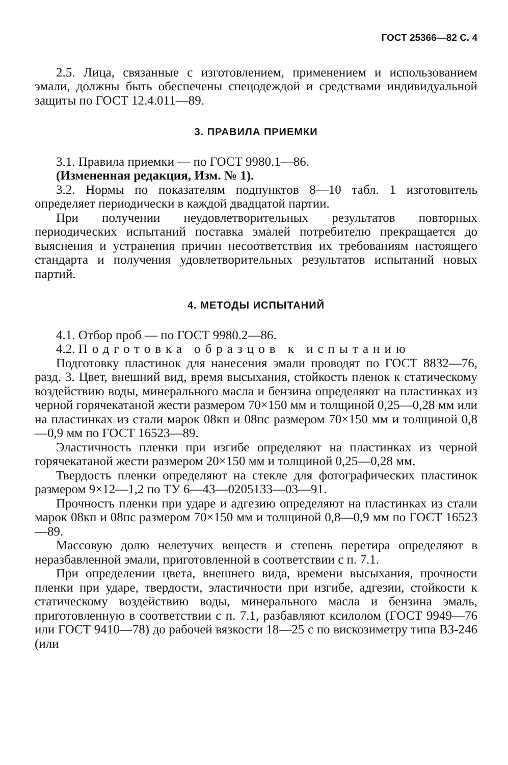ГОСТ 25366—82 С. 4
2.5. Лица, связанные с изготовлением, применением и использованием эмали, должны быть обеспечены спецодеждой и средствами индивидуальной защиты по ГОСТ 12.4.011—89.
3. ПРАВИЛА ПРИЕМКИ
3.1. Правила приемки — по ГОСТ 9980.1—86.
(Измененная редакция, Изм. № 1).
3.2. Нормы по показателям подпунктов 8—10 табл. 1 изготовитель определяет периодически в каждой двадцатой партии.
При получении неудовлетворительных результатов повторных периодических испытаний поставка эмалей потребителю прекращается до выяснения и устранения причин несоответствия их требованиям настоящего стандарта и получения удовлетворительных результатов испытаний новых партий.
4. МЕТОДЫ ИСПЫТАНИЙ
4.1. Отбор проб — по ГОСТ 9980.2—86.
4.2. Подготовка образцов к испытанию
Подготовку пластинок для нанесения эмали проводят по ГОСТ 8832—76, разд. 3. Цвет, внешний вид, время высыхания, стойкость пленок к статическому воздействию воды, минерального масла и бензина определяют на пластинках из черной горячекатаной жести размером 70×150 мм и толщиной 0,25—0,28 мм или на пластинках из стали марок 08кп и 08пс размером 70×150 мм и толщиной 0,8—0,9 мм по ГОСТ 16523—89.
Эластичность пленки при изгибе определяют на пластинках из черной горячекатаной жести размером 20×150 мм и толщиной 0,25—0,28 мм.
Твердость пленки определяют на стекле для фотографических пластинок размером 9×12—1,2 по ТУ 6—43—0205133—03—91.
Прочность пленки при ударе и адгезию определяют на пластинках из стали марок 08кп и 08пс размером 70×150 мм и толщиной 0,8—0,9 мм по ГОСТ 16523—89.
Массовую долю нелетучих веществ и степень перетира определяют в неразбавленной эмали, приготовленной в соответствии с п. 7.1.
При определении цвета, внешнего вида, времени высыхания, прочности пленки при ударе, твердости, эластичности при изгибе, адгезии, стойкости к статическому воздействию воды, минерального масла и бензина эмаль, приготовленную в соответствии с п. 7.1, разбавляют ксилолом (ГОСТ 9949—76 или ГОСТ 9410—78) до рабочей вязкости 18—25 с по вискозиметру типа ВЗ-246 (или